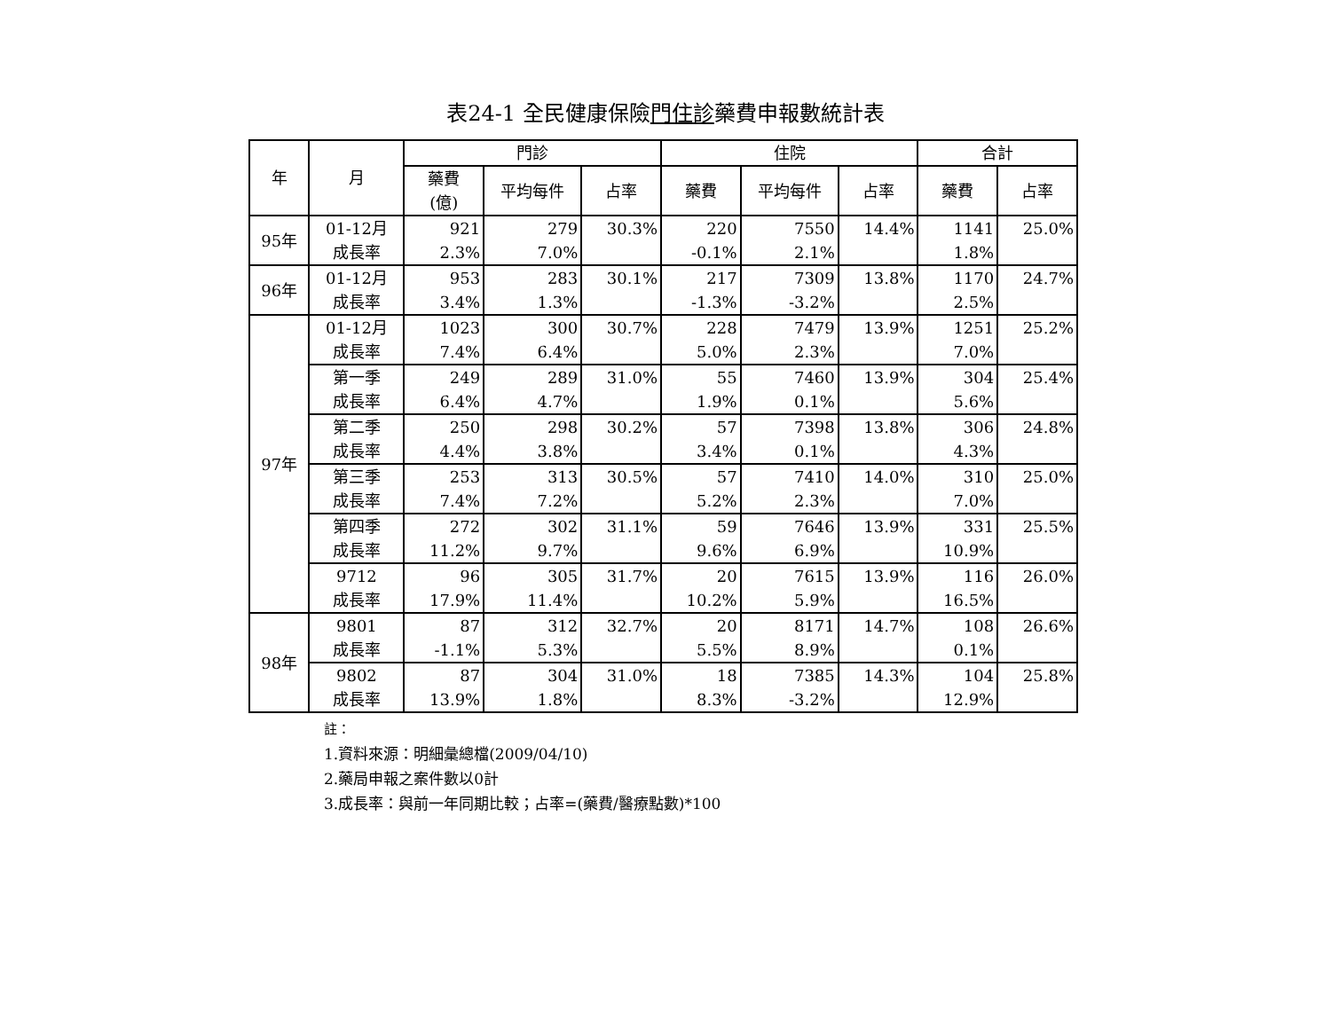表24-1 全民健康保險門住診藥費申報數統計表
| 年 | 月 | 門診 | | | 住院 | | | 合計 | |
| --- | --- | --- | --- | --- | --- | --- | --- | --- | --- |
| | | 藥費 (億) | 平均每件 | 占率 | 藥費 | 平均每件 | 占率 | 藥費 | 占率 |
| 95年 | 01-12月 | 921 | 279 | 30.3% | 220 | 7550 | 14.4% | 1141 | 25.0% |
| | 成長率 | 2.3% | 7.0% | | -0.1% | 2.1% | | 1.8% | |
| 96年 | 01-12月 | 953 | 283 | 30.1% | 217 | 7309 | 13.8% | 1170 | 24.7% |
| | 成長率 | 3.4% | 1.3% | | -1.3% | -3.2% | | 2.5% | |
| 97年 | 01-12月 | 1023 | 300 | 30.7% | 228 | 7479 | 13.9% | 1251 | 25.2% |
| | 成長率 | 7.4% | 6.4% | | 5.0% | 2.3% | | 7.0% | |
| | 第一季 | 249 | 289 | 31.0% | 55 | 7460 | 13.9% | 304 | 25.4% |
| | 成長率 | 6.4% | 4.7% | | 1.9% | 0.1% | | 5.6% | |
| | 第二季 | 250 | 298 | 30.2% | 57 | 7398 | 13.8% | 306 | 24.8% |
| | 成長率 | 4.4% | 3.8% | | 3.4% | 0.1% | | 4.3% | |
| | 第三季 | 253 | 313 | 30.5% | 57 | 7410 | 14.0% | 310 | 25.0% |
| | 成長率 | 7.4% | 7.2% | | 5.2% | 2.3% | | 7.0% | |
| | 第四季 | 272 | 302 | 31.1% | 59 | 7646 | 13.9% | 331 | 25.5% |
| | 成長率 | 11.2% | 9.7% | | 9.6% | 6.9% | | 10.9% | |
| | 9712 | 96 | 305 | 31.7% | 20 | 7615 | 13.9% | 116 | 26.0% |
| | 成長率 | 17.9% | 11.4% | | 10.2% | 5.9% | | 16.5% | |
| 98年 | 9801 | 87 | 312 | 32.7% | 20 | 8171 | 14.7% | 108 | 26.6% |
| | 成長率 | -1.1% | 5.3% | | 5.5% | 8.9% | | 0.1% | |
| | 9802 | 87 | 304 | 31.0% | 18 | 7385 | 14.3% | 104 | 25.8% |
| | 成長率 | 13.9% | 1.8% | | 8.3% | -3.2% | | 12.9% | |
註：
1.資料來源：明細彙總檔(2009/04/10)
2.藥局申報之案件數以0計
3.成長率：與前一年同期比較；占率=(藥費/醫療點數)*100